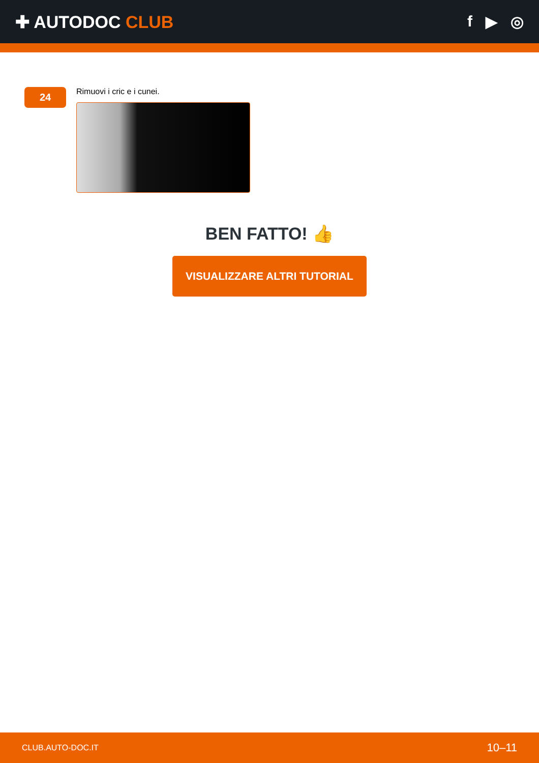✚ AUTODOC CLUB f ▶ ◎
24
Rimuovi i cric e i cunei.
BEN FATTO! 👍
VISUALIZZARE ALTRI TUTORIAL
CLUB.AUTO-DOC.IT 10–11